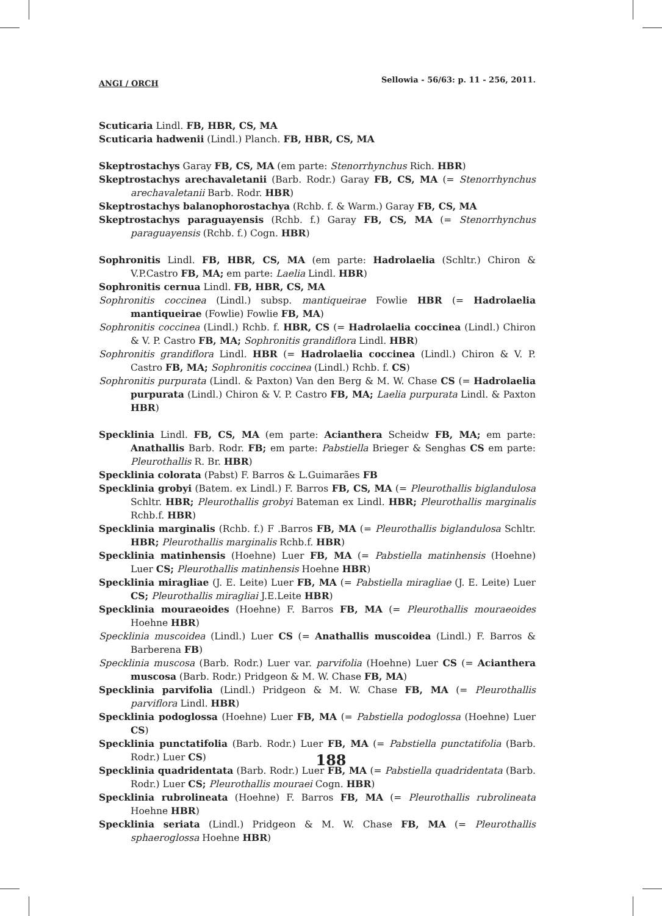ANGI / ORCH Sellowia - 56/63: p. 11 - 256, 2011.
Scuticaria Lindl. FB, HBR, CS, MA
Scuticaria hadwenii (Lindl.) Planch. FB, HBR, CS, MA
Skeptrostachys Garay FB, CS, MA (em parte: Stenorrhynchus Rich. HBR)
Skeptrostachys arechavaletanii (Barb. Rodr.) Garay FB, CS, MA (= Stenorrhynchus arechavaletanii Barb. Rodr. HBR)
Skeptrostachys balanophorostachya (Rchb. f. & Warm.) Garay FB, CS, MA
Skeptrostachys paraguayensis (Rchb. f.) Garay FB, CS, MA (= Stenorrhynchus paraguayensis (Rchb. f.) Cogn. HBR)
Sophronitis Lindl. FB, HBR, CS, MA (em parte: Hadrolaelia (Schltr.) Chiron & V.P.Castro FB, MA; em parte: Laelia Lindl. HBR)
Sophronitis cernua Lindl. FB, HBR, CS, MA
Sophronitis coccinea (Lindl.) subsp. mantiqueirae Fowlie HBR (= Hadrolaelia mantiqueirae (Fowlie) Fowlie FB, MA)
Sophronitis coccinea (Lindl.) Rchb. f. HBR, CS (= Hadrolaelia coccinea (Lindl.) Chiron & V. P. Castro FB, MA; Sophronitis grandiflora Lindl. HBR)
Sophronitis grandiflora Lindl. HBR (= Hadrolaelia coccinea (Lindl.) Chiron & V. P. Castro FB, MA; Sophronitis coccinea (Lindl.) Rchb. f. CS)
Sophronitis purpurata (Lindl. & Paxton) Van den Berg & M. W. Chase CS (= Hadrolaelia purpurata (Lindl.) Chiron & V. P. Castro FB, MA; Laelia purpurata Lindl. & Paxton HBR)
Specklinia Lindl. FB, CS, MA (em parte: Acianthera Scheidw FB, MA; em parte: Anathallis Barb. Rodr. FB; em parte: Pabstiella Brieger & Senghas CS em parte: Pleurothallis R. Br. HBR)
Specklinia colorata (Pabst) F. Barros & L.Guimarães FB
Specklinia grobyi (Batem. ex Lindl.) F. Barros FB, CS, MA (= Pleurothallis biglandulosa Schltr. HBR; Pleurothallis grobyi Bateman ex Lindl. HBR; Pleurothallis marginalis Rchb.f. HBR)
Specklinia marginalis (Rchb. f.) F .Barros FB, MA (= Pleurothallis biglandulosa Schltr. HBR; Pleurothallis marginalis Rchb.f. HBR)
Specklinia matinhensis (Hoehne) Luer FB, MA (= Pabstiella matinhensis (Hoehne) Luer CS; Pleurothallis matinhensis Hoehne HBR)
Specklinia miragliae (J. E. Leite) Luer FB, MA (= Pabstiella miragliae (J. E. Leite) Luer CS; Pleurothallis miragliai J.E.Leite HBR)
Specklinia mouraeoides (Hoehne) F. Barros FB, MA (= Pleurothallis mouraeoides Hoehne HBR)
Specklinia muscoidea (Lindl.) Luer CS (= Anathallis muscoidea (Lindl.) F. Barros & Barberena FB)
Specklinia muscosa (Barb. Rodr.) Luer var. parvifolia (Hoehne) Luer CS (= Acianthera muscosa (Barb. Rodr.) Pridgeon & M. W. Chase FB, MA)
Specklinia parvifolia (Lindl.) Pridgeon & M. W. Chase FB, MA (= Pleurothallis parviflora Lindl. HBR)
Specklinia podoglossa (Hoehne) Luer FB, MA (= Pabstiella podoglossa (Hoehne) Luer CS)
Specklinia punctatifolia (Barb. Rodr.) Luer FB, MA (= Pabstiella punctatifolia (Barb. Rodr.) Luer CS)
Specklinia quadridentata (Barb. Rodr.) Luer FB, MA (= Pabstiella quadridentata (Barb. Rodr.) Luer CS; Pleurothallis mouraei Cogn. HBR)
Specklinia rubrolineata (Hoehne) F. Barros FB, MA (= Pleurothallis rubrolineata Hoehne HBR)
Specklinia seriata (Lindl.) Pridgeon & M. W. Chase FB, MA (= Pleurothallis sphaeroglossa Hoehne HBR)
188